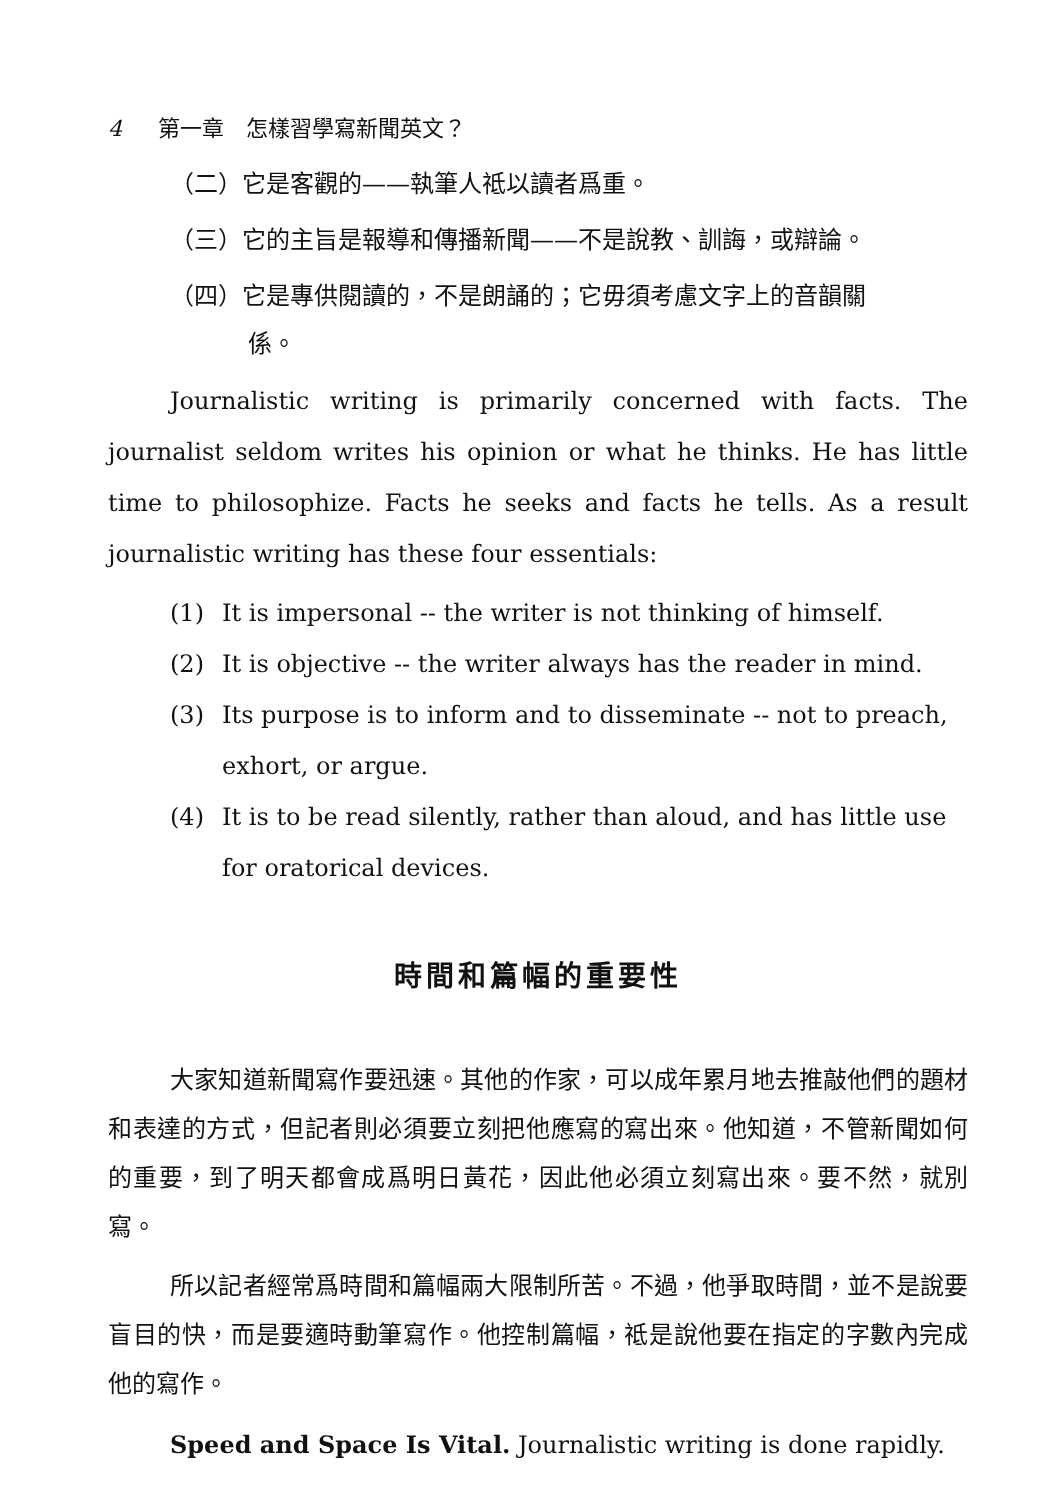4 第一章　怎樣習學寫新聞英文？
（二）它是客觀的——執筆人祗以讀者爲重。
（三）它的主旨是報導和傳播新聞——不是說教、訓誨，或辯論。
（四）它是專供閱讀的，不是朗誦的；它毋須考慮文字上的音韻關
係。
Journalistic writing is primarily concerned with facts. The journalist seldom writes his opinion or what he thinks. He has little time to philosophize. Facts he seeks and facts he tells. As a result journalistic writing has these four essentials:
(1) It is impersonal -- the writer is not thinking of himself.
(2) It is objective -- the writer always has the reader in mind.
(3) Its purpose is to inform and to disseminate -- not to preach, exhort, or argue.
(4) It is to be read silently, rather than aloud, and has little use for oratorical devices.
時間和篇幅的重要性
大家知道新聞寫作要迅速。其他的作家，可以成年累月地去推敲他們的題材和表達的方式，但記者則必須要立刻把他應寫的寫出來。他知道，不管新聞如何的重要，到了明天都會成爲明日黃花，因此他必須立刻寫出來。要不然，就別寫。
所以記者經常爲時間和篇幅兩大限制所苦。不過，他爭取時間，並不是說要盲目的快，而是要適時動筆寫作。他控制篇幅，祗是說他要在指定的字數內完成他的寫作。
Speed and Space Is Vital. Journalistic writing is done rapidly.